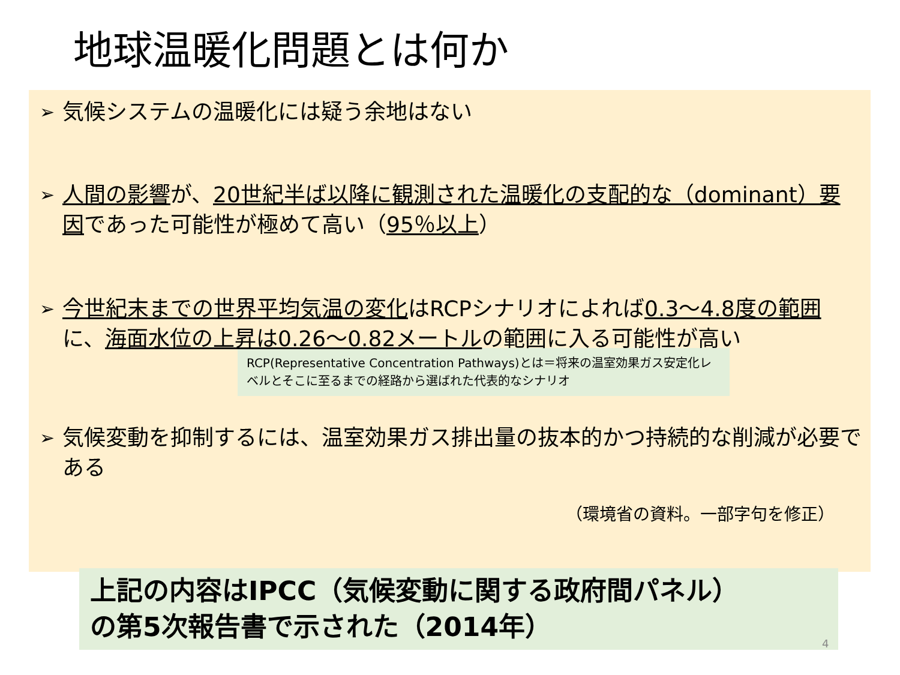地球温暖化問題とは何か
➢ 気候システムの温暖化には疑う余地はない
➢ 人間の影響が、20世紀半ば以降に観測された温暖化の支配的な（dominant）要因であった可能性が極めて高い（95％以上）
➢ 今世紀末までの世界平均気温の変化はRCPシナリオによれば0.3～4.8度の範囲に、海面水位の上昇は0.26～0.82メートルの範囲に入る可能性が高い
RCP(Representative Concentration Pathways)とは＝将来の温室効果ガス安定化レベルとそこに至るまでの経路から選ばれた代表的なシナリオ
➢ 気候変動を抑制するには、温室効果ガス排出量の抜本的かつ持続的な削減が必要である
（環境省の資料。一部字句を修正）
上記の内容はIPCC（気候変動に関する政府間パネル）
の第5次報告書で示された（2014年）
4